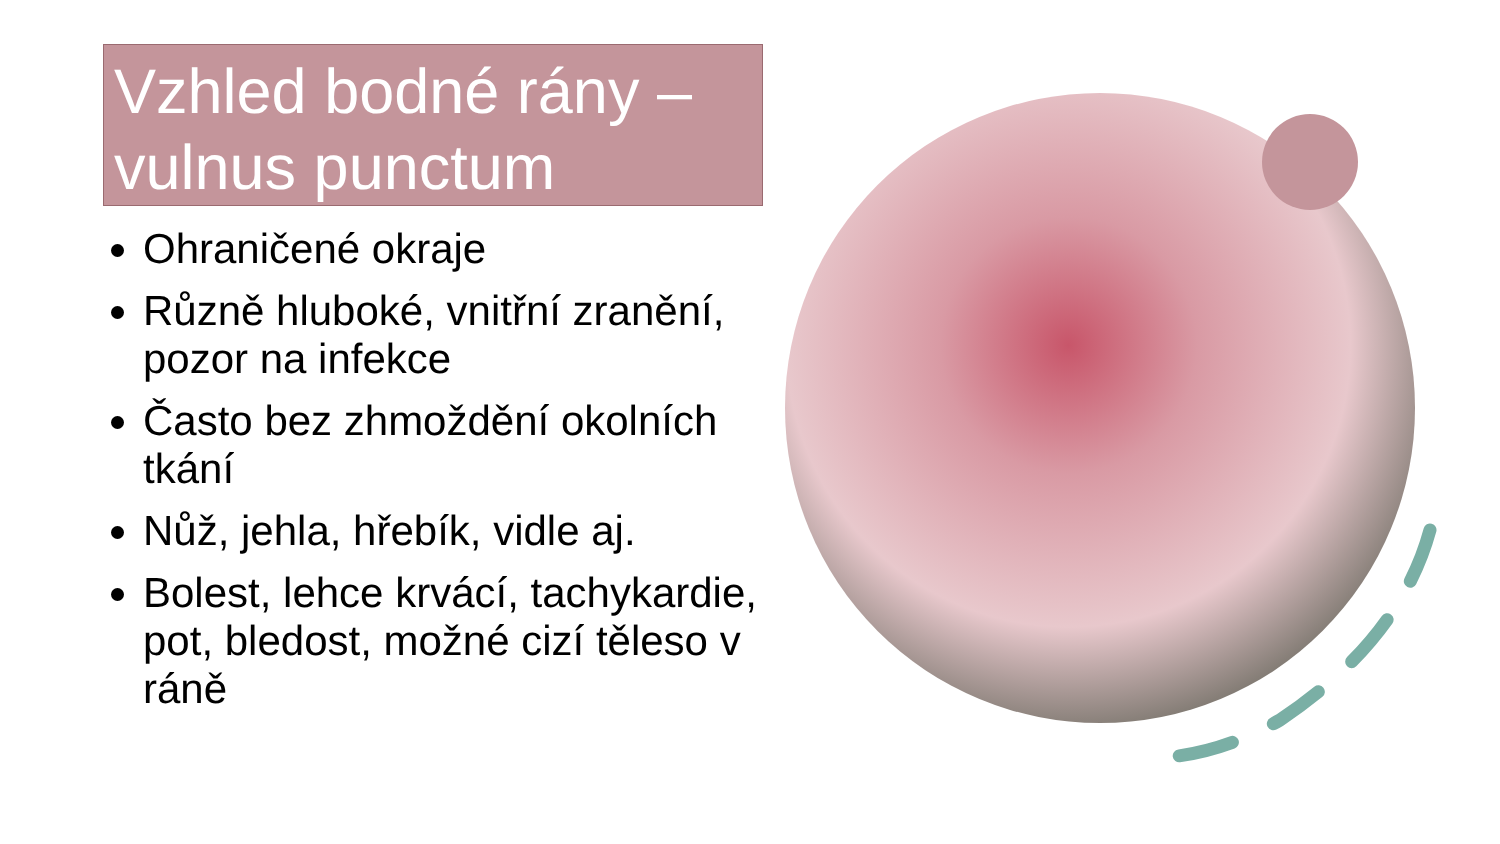Vzhled bodné rány – vulnus punctum
Ohraničené okraje
Různě hluboké, vnitřní zranění, pozor na infekce
Často bez zhmoždění okolních tkání
Nůž, jehla, hřebík, vidle aj.
Bolest, lehce krvácí, tachykardie, pot, bledost, možné cizí těleso v ráně